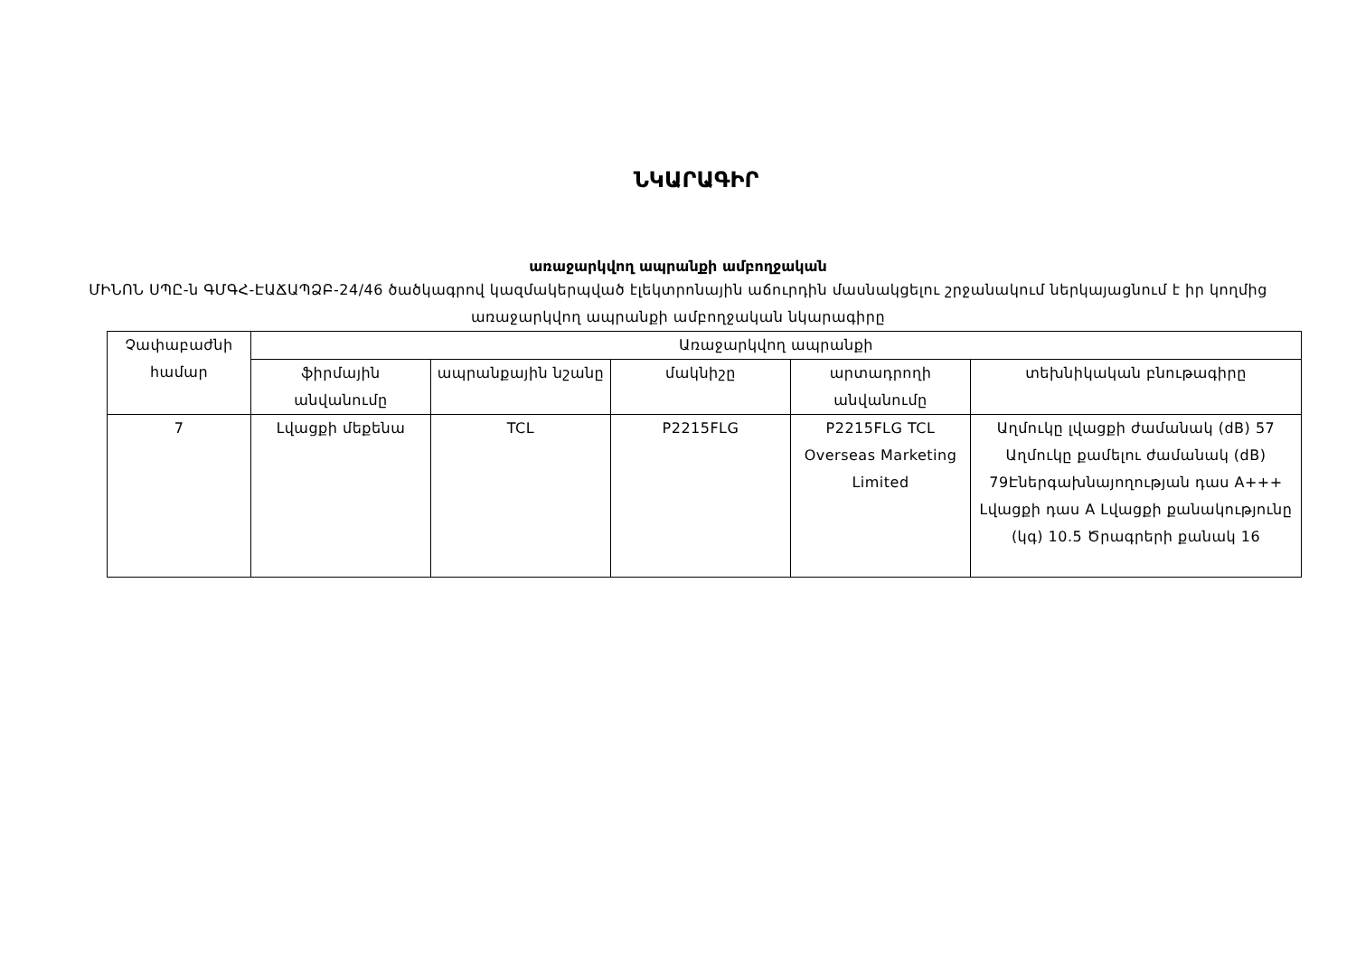ՆԿԱՐԱԳԻՐ
առաջարկվող ապրանքի ամբողջական
ՄԻՆՈՆ ՍՊԸ-ն ԳՄԳՀ-ԷԱՃԱՊՁԲ-24/46 ծածկագրով կազմակերպված էլեկտրոնային աճուրդին մասնակցելու շրջանակում ներկայացնում է իր կողմից առաջարկվող ապրանքի ամբողջական նկարագիրը
| Չափաբաժնի համար | Առաջարկվող ապրանքի | | | | |
| --- | --- | --- | --- | --- | --- |
| | ֆիրմային անվանումը | ապրանքային նշանը | մակնիշը | արտադրողի անվանումը | տեխնիկական բնութագիրը |
| 7 | Լվացքի մեքենա | TCL | P2215FLG | P2215FLG TCL Overseas Marketing Limited | Աղմուկը լվացքի ժամանակ (dB) 57 Աղմուկը քամելու ժամանակ (dB) 79Էներգախնայողության դաս A+++ Լվացքի դաս A Լվացքի քանակությունը (կգ) 10.5 Ծրագրերի քանակ 16 |